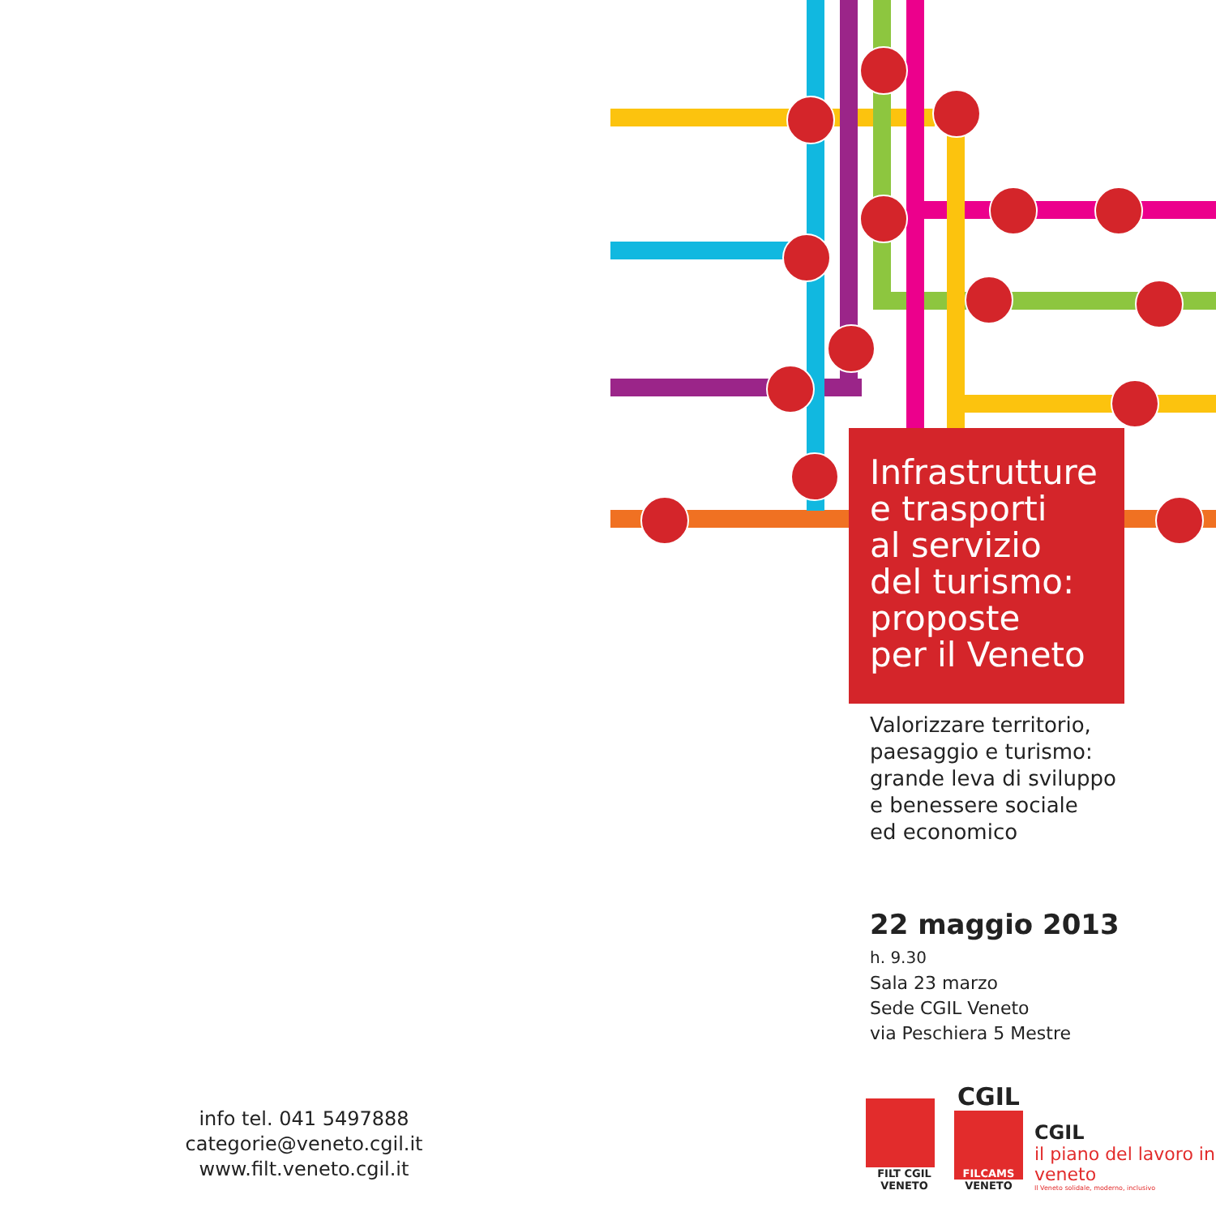Infrastrutture
e trasporti
al servizio
del turismo:
proposte
per il Veneto
Valorizzare territorio,
paesaggio e turismo:
grande leva di sviluppo
e benessere sociale
ed economico
22 maggio 2013
h. 9.30
Sala 23 marzo
Sede CGIL Veneto
via Peschiera 5 Mestre
info tel. 041 5497888
categorie@veneto.cgil.it
www.filt.veneto.cgil.it
FILT CGIL VENETO
CGIL
FILCAMS
VENETO
CGIL
il piano del lavoro in veneto
Il Veneto solidale, moderno, inclusivo